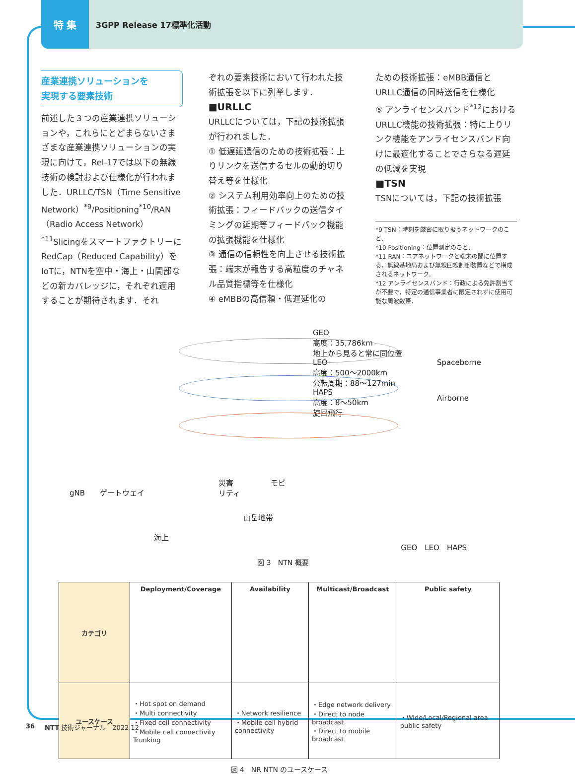特 集
3GPP Release 17標準化活動
産業連携ソリューションを
実現する要素技術
前述した３つの産業連携ソリューションや，これらにとどまらないさまざまな産業連携ソリューションの実現に向けて，Rel-17では以下の無線技術の検討および仕様化が行われました．URLLC/TSN（Time Sensitive Network）<sup>*9</sup>/Positioning<sup>*10</sup>/RAN（Radio Access Network）<sup>*11</sup>SlicingをスマートファクトリーにRedCap（Reduced Capability）をIoTに，NTNを空中・海上・山間部などの新カバレッジに，それぞれ適用することが期待されます．それ
ぞれの要素技術において行われた技術拡張を以下に列挙します．
■URLLC
URLLCについては，下記の技術拡張が行われました．
① 低遅延通信のための技術拡張：上りリンクを送信するセルの動的切り替え等を仕様化
② システム利用効率向上のための技術拡張：フィードバックの送信タイミングの延期等フィードバック機能の拡張機能を仕様化
③ 通信の信頼性を向上させる技術拡張：端末が報告する高粒度のチャネル品質指標等を仕様化
④ eMBBの高信頼・低遅延化の
ための技術拡張：eMBB通信とURLLC通信の同時送信を仕様化
⑤ アンライセンスバンド<sup>*12</sup>におけるURLLC機能の技術拡張：特に上りリンク機能をアンライセンスバンド向けに最適化することでさらなる遅延の低減を実現
■TSN
TSNについては，下記の技術拡張
*9 TSN：時刻を厳密に取り扱うネットワークのこと．
*10 Positioning：位置測定のこと．
*11 RAN：コアネットワークと端末の間に位置する，無線基地局および無線回線制御装置などで構成されるネットワーク．
*12 アンライセンスバンド：行政による免許割当てが不要で，特定の通信事業者に限定されずに使用可能な周波数帯．
gNB　　ゲートウェイ
災害　　　　　モビリティ
山岳地帯
海上
GEO
高度：35,786km
地上から見ると常に同位置
LEO
高度：500〜2000km
公転周期：88〜127min
HAPS
高度：8〜50km
旋回飛行
Spaceborne
Airborne
GEO　LEO　HAPS
図 3　NTN 概要
| カテゴリ | Deployment/Coverage | Availability | Multicast/Broadcast | Public safety |
| --- | --- | --- | --- | --- |
| ユースケース | ・Hot spot on demand ・Multi connectivity ・Fixed cell connectivity ・Mobile cell connectivity Trunking | ・Network resilience ・Mobile cell hybrid connectivity | ・Edge network delivery ・Direct to node broadcast ・Direct to mobile broadcast | ・Wide/Local/Regional area public safety |
図 4　NR NTN のユースケース
36 NTT 技術ジャーナル　2022.12